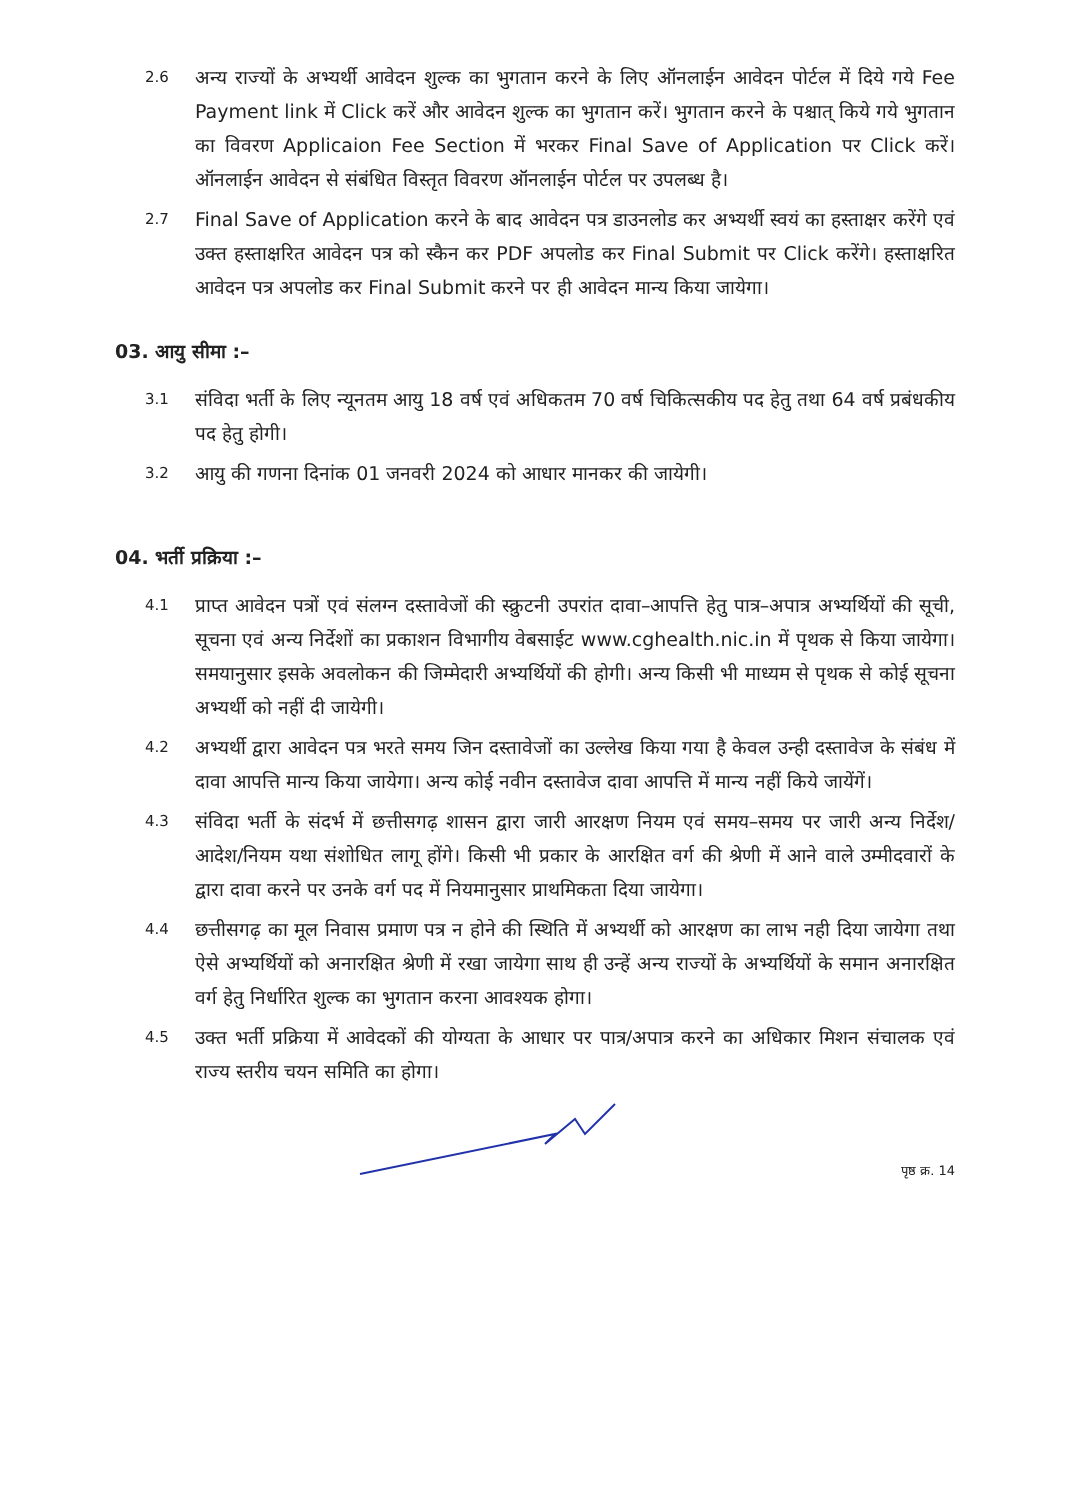2.6
अन्य राज्यों के अभ्यर्थी आवेदन शुल्क का भुगतान करने के लिए ऑनलाईन आवेदन पोर्टल में दिये गये Fee Payment link में Click करें और आवेदन शुल्क का भुगतान करें। भुगतान करने के पश्चात् किये गये भुगतान का विवरण Applicaion Fee Section में भरकर Final Save of Application पर Click करें। ऑनलाईन आवेदन से संबंधित विस्तृत विवरण ऑनलाईन पोर्टल पर उपलब्ध है।
2.7
Final Save of Application करने के बाद आवेदन पत्र डाउनलोड कर अभ्यर्थी स्वयं का हस्ताक्षर करेंगे एवं उक्त हस्ताक्षरित आवेदन पत्र को स्कैन कर PDF अपलोड कर Final Submit पर Click करेंगे। हस्ताक्षरित आवेदन पत्र अपलोड कर Final Submit करने पर ही आवेदन मान्य किया जायेगा।
03. आयु सीमा :–
3.1
संविदा भर्ती के लिए न्यूनतम आयु 18 वर्ष एवं अधिकतम 70 वर्ष चिकित्सकीय पद हेतु तथा 64 वर्ष प्रबंधकीय पद हेतु होगी।
3.2
आयु की गणना दिनांक 01 जनवरी 2024 को आधार मानकर की जायेगी।
04. भर्ती प्रक्रिया :–
4.1
प्राप्त आवेदन पत्रों एवं संलग्न दस्तावेजों की स्क्रुटनी उपरांत दावा–आपत्ति हेतु पात्र–अपात्र अभ्यर्थियों की सूची, सूचना एवं अन्य निर्देशों का प्रकाशन विभागीय वेबसाईट www.cghealth.nic.in में पृथक से किया जायेगा। समयानुसार इसके अवलोकन की जिम्मेदारी अभ्यर्थियों की होगी। अन्य किसी भी माध्यम से पृथक से कोई सूचना अभ्यर्थी को नहीं दी जायेगी।
4.2
अभ्यर्थी द्वारा आवेदन पत्र भरते समय जिन दस्तावेजों का उल्लेख किया गया है केवल उन्ही दस्तावेज के संबंध में दावा आपत्ति मान्य किया जायेगा। अन्य कोई नवीन दस्तावेज दावा आपत्ति में मान्य नहीं किये जायेंगें।
4.3
संविदा भर्ती के संदर्भ में छत्तीसगढ़ शासन द्वारा जारी आरक्षण नियम एवं समय–समय पर जारी अन्य निर्देश/आदेश/नियम यथा संशोधित लागू होंगे। किसी भी प्रकार के आरक्षित वर्ग की श्रेणी में आने वाले उम्मीदवारों के द्वारा दावा करने पर उनके वर्ग पद में नियमानुसार प्राथमिकता दिया जायेगा।
4.4
छत्तीसगढ़ का मूल निवास प्रमाण पत्र न होने की स्थिति में अभ्यर्थी को आरक्षण का लाभ नही दिया जायेगा तथा ऐसे अभ्यर्थियों को अनारक्षित श्रेणी में रखा जायेगा साथ ही उन्हें अन्य राज्यों के अभ्यर्थियों के समान अनारक्षित वर्ग हेतु निर्धारित शुल्क का भुगतान करना आवश्यक होगा।
4.5
उक्त भर्ती प्रक्रिया में आवेदकों की योग्यता के आधार पर पात्र/अपात्र करने का अधिकार मिशन संचालक एवं राज्य स्तरीय चयन समिति का होगा।
पृष्ठ क्र. 14